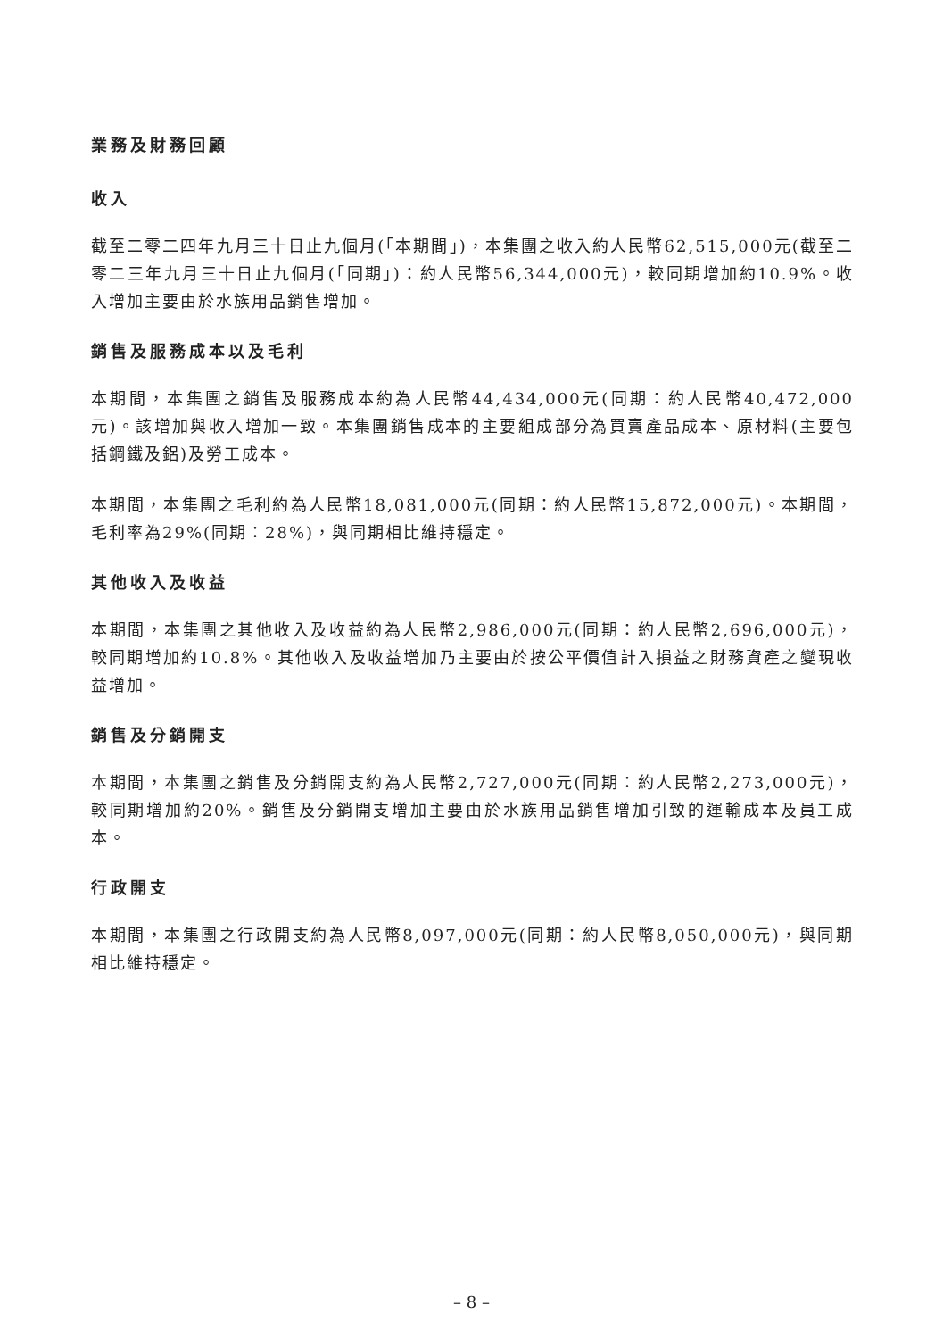業務及財務回顧
收入
截至二零二四年九月三十日止九個月(「本期間」)，本集團之收入約人民幣62,515,000元(截至二零二三年九月三十日止九個月(「同期」)：約人民幣56,344,000元)，較同期增加約10.9%。收入增加主要由於水族用品銷售增加。
銷售及服務成本以及毛利
本期間，本集團之銷售及服務成本約為人民幣44,434,000元(同期：約人民幣40,472,000元)。該增加與收入增加一致。本集團銷售成本的主要組成部分為買賣產品成本、原材料(主要包括鋼鐵及鋁)及勞工成本。
本期間，本集團之毛利約為人民幣18,081,000元(同期：約人民幣15,872,000元)。本期間，毛利率為29%(同期：28%)，與同期相比維持穩定。
其他收入及收益
本期間，本集團之其他收入及收益約為人民幣2,986,000元(同期：約人民幣2,696,000元)，較同期增加約10.8%。其他收入及收益增加乃主要由於按公平價值計入損益之財務資產之變現收益增加。
銷售及分銷開支
本期間，本集團之銷售及分銷開支約為人民幣2,727,000元(同期：約人民幣2,273,000元)，較同期增加約20%。銷售及分銷開支增加主要由於水族用品銷售增加引致的運輸成本及員工成本。
行政開支
本期間，本集團之行政開支約為人民幣8,097,000元(同期：約人民幣8,050,000元)，與同期相比維持穩定。
– 8 –